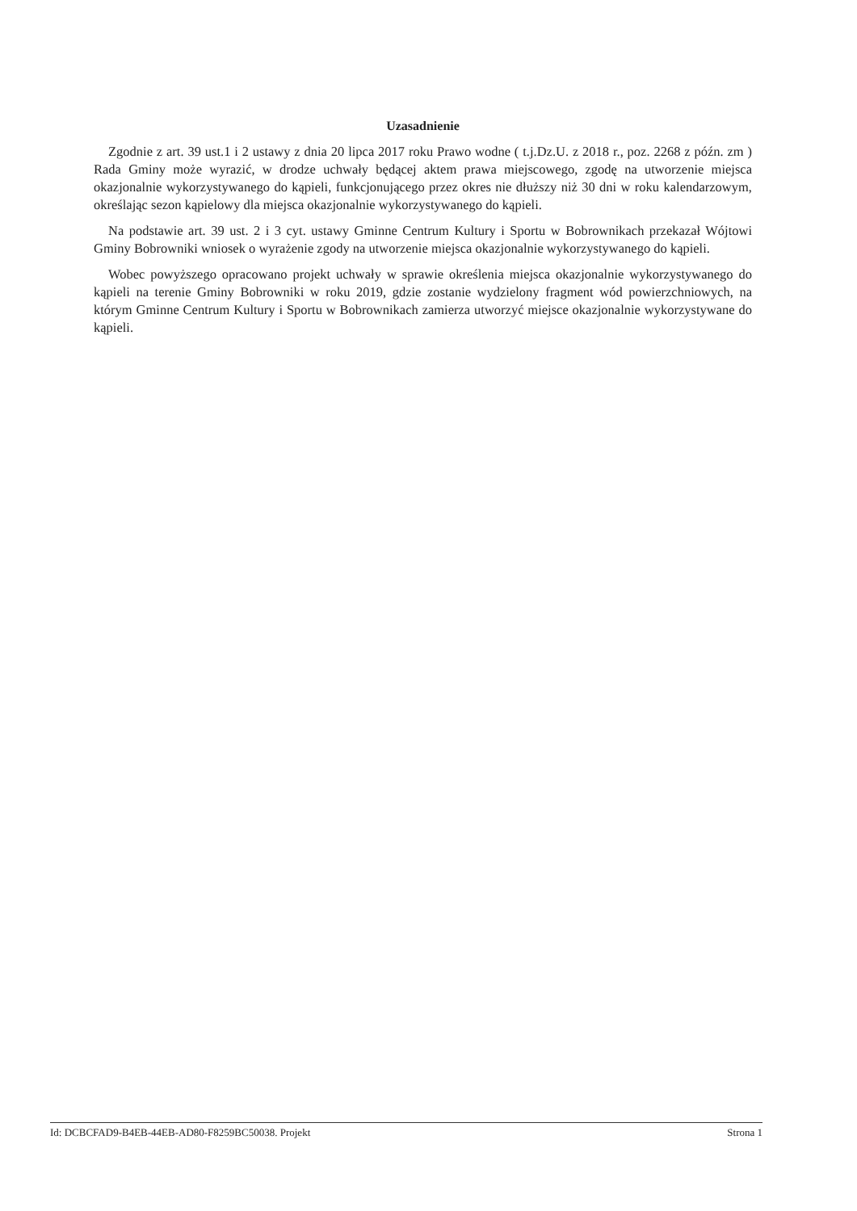Uzasadnienie
Zgodnie z art. 39 ust.1 i 2 ustawy z dnia 20 lipca 2017 roku Prawo wodne ( t.j.Dz.U. z 2018 r., poz. 2268 z późn. zm ) Rada Gminy może wyrazić, w drodze uchwały będącej aktem prawa miejscowego, zgodę na utworzenie miejsca okazjonalnie wykorzystywanego do kąpieli, funkcjonującego przez okres nie dłuższy niż 30 dni w roku kalendarzowym, określając sezon kąpielowy dla miejsca okazjonalnie wykorzystywanego do kąpieli.
Na podstawie art. 39 ust. 2 i 3 cyt. ustawy Gminne Centrum Kultury i Sportu w Bobrownikach przekazał Wójtowi Gminy Bobrowniki wniosek o wyrażenie zgody na utworzenie miejsca okazjonalnie wykorzystywanego do kąpieli.
Wobec powyższego opracowano projekt uchwały w sprawie określenia miejsca okazjonalnie wykorzystywanego do kąpieli na terenie Gminy Bobrowniki w roku 2019, gdzie zostanie wydzielony fragment wód powierzchniowych, na którym Gminne Centrum Kultury i Sportu w Bobrownikach zamierza utworzyć miejsce okazjonalnie wykorzystywane do kąpieli.
Id: DCBCFAD9-B4EB-44EB-AD80-F8259BC50038. Projekt Strona 1